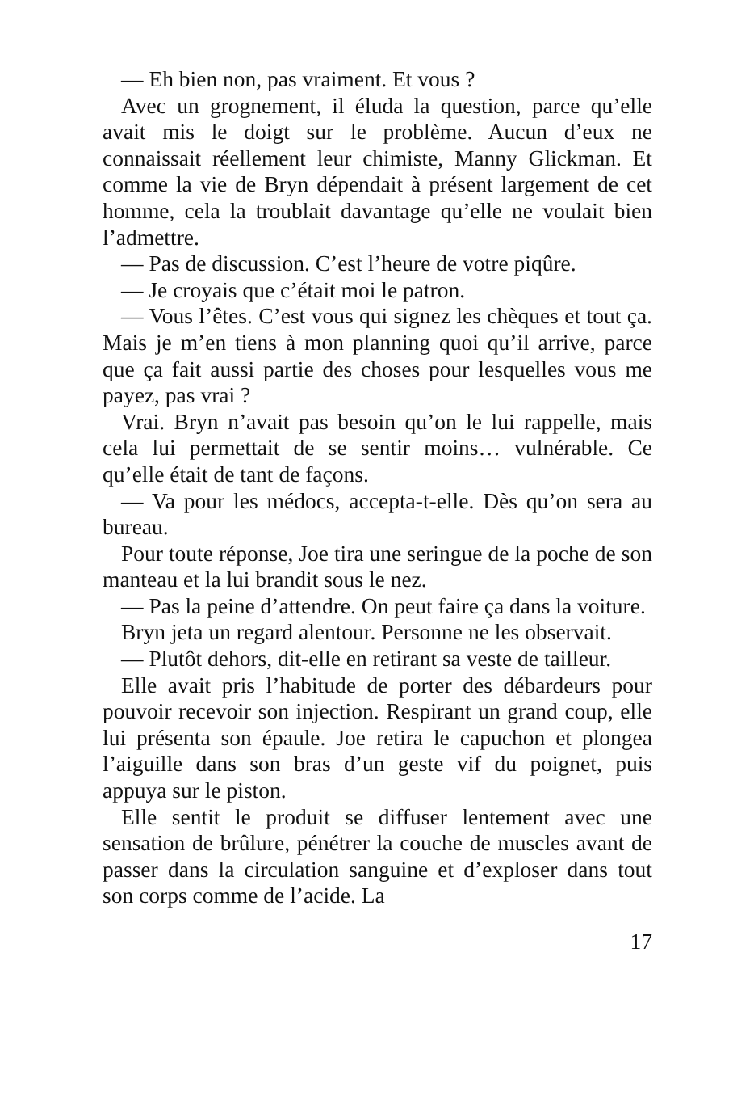— Eh bien non, pas vraiment. Et vous ?
Avec un grognement, il éluda la question, parce qu’elle avait mis le doigt sur le problème. Aucun d’eux ne connaissait réellement leur chimiste, Manny Glickman. Et comme la vie de Bryn dépendait à présent largement de cet homme, cela la troublait davantage qu’elle ne voulait bien l’admettre.
— Pas de discussion. C’est l’heure de votre piqûre.
— Je croyais que c’était moi le patron.
— Vous l’êtes. C’est vous qui signez les chèques et tout ça. Mais je m’en tiens à mon planning quoi qu’il arrive, parce que ça fait aussi partie des choses pour lesquelles vous me payez, pas vrai ?
Vrai. Bryn n’avait pas besoin qu’on le lui rappelle, mais cela lui permettait de se sentir moins… vulnérable. Ce qu’elle était de tant de façons.
— Va pour les médocs, accepta-t-elle. Dès qu’on sera au bureau.
Pour toute réponse, Joe tira une seringue de la poche de son manteau et la lui brandit sous le nez.
— Pas la peine d’attendre. On peut faire ça dans la voiture.
Bryn jeta un regard alentour. Personne ne les observait.
— Plutôt dehors, dit-elle en retirant sa veste de tailleur.
Elle avait pris l’habitude de porter des débardeurs pour pouvoir recevoir son injection. Respirant un grand coup, elle lui présenta son épaule. Joe retira le capuchon et plongea l’aiguille dans son bras d’un geste vif du poignet, puis appuya sur le piston.
Elle sentit le produit se diffuser lentement avec une sensation de brûlure, pénétrer la couche de muscles avant de passer dans la circulation sanguine et d’exploser dans tout son corps comme de l’acide. La
17